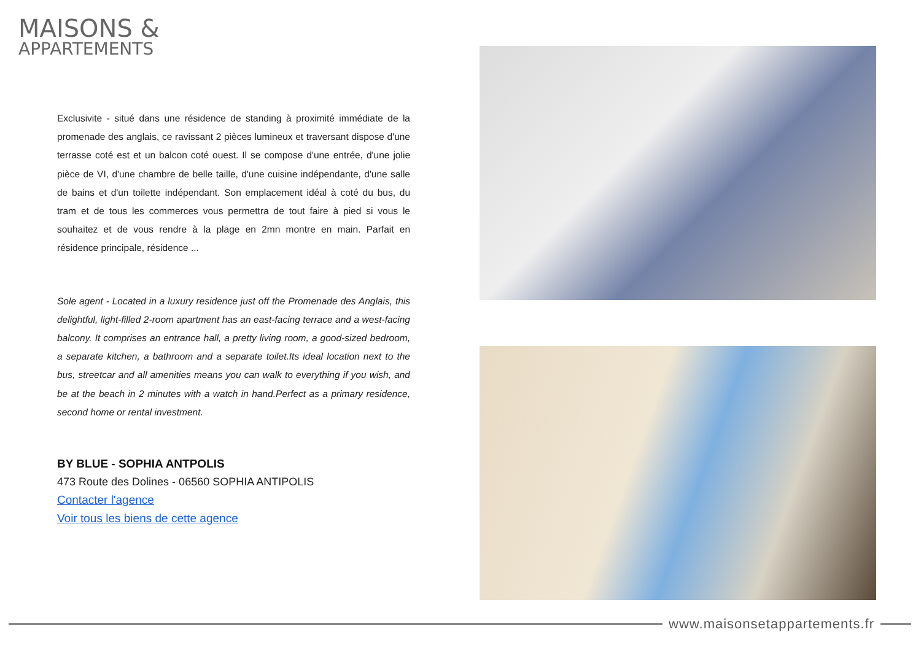MAISONS &
APPARTEMENTS
Exclusivite - situé dans une résidence de standing à proximité immédiate de la promenade des anglais, ce ravissant 2 pièces lumineux et traversant dispose d'une terrasse coté est et un balcon coté ouest. Il se compose d'une entrée, d'une jolie pièce de VI, d'une chambre de belle taille, d'une cuisine indépendante, d'une salle de bains et d'un toilette indépendant. Son emplacement idéal à coté du bus, du tram et de tous les commerces vous permettra de tout faire à pied si vous le souhaitez et de vous rendre à la plage en 2mn montre en main. Parfait en résidence principale, résidence ...
Sole agent - Located in a luxury residence just off the Promenade des Anglais, this delightful, light-filled 2-room apartment has an east-facing terrace and a west-facing balcony. It comprises an entrance hall, a pretty living room, a good-sized bedroom, a separate kitchen, a bathroom and a separate toilet.Its ideal location next to the bus, streetcar and all amenities means you can walk to everything if you wish, and be at the beach in 2 minutes with a watch in hand.Perfect as a primary residence, second home or rental investment.
BY BLUE - SOPHIA ANTPOLIS
473 Route des Dolines - 06560 SOPHIA ANTIPOLIS
Contacter l'agence
Voir tous les biens de cette agence
www.maisonsetappartements.fr